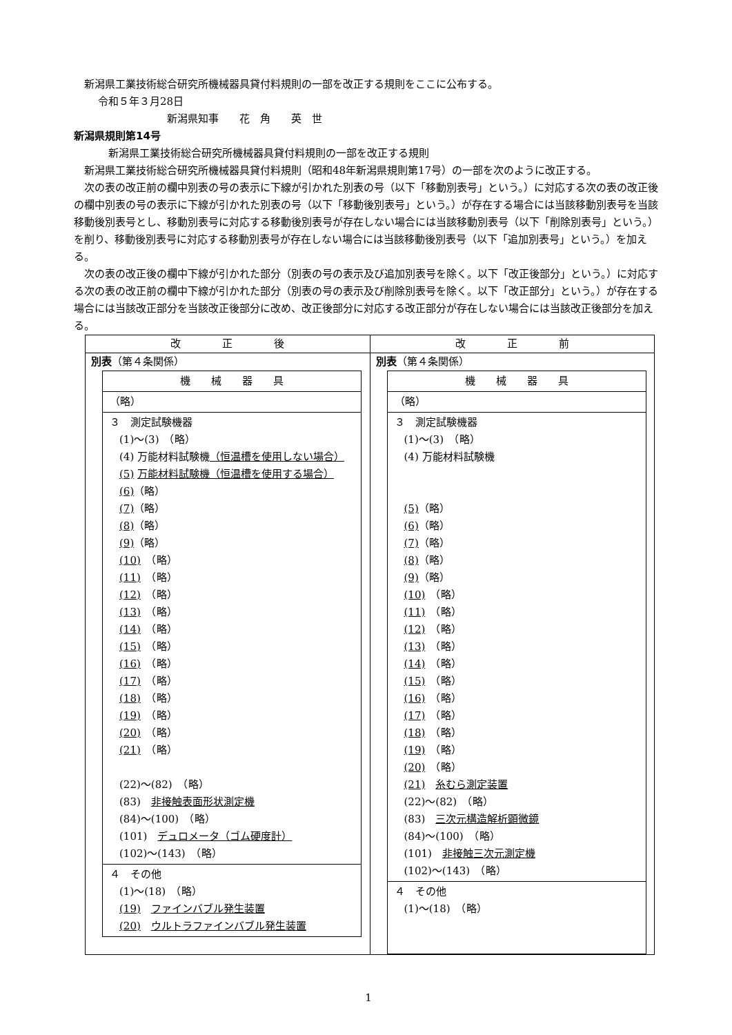新潟県工業技術総合研究所機械器具貸付料規則の一部を改正する規則をここに公布する。
令和５年３月28日
新潟県知事　　花　角　　英　世
新潟県規則第14号
新潟県工業技術総合研究所機械器具貸付料規則の一部を改正する規則
新潟県工業技術総合研究所機械器具貸付料規則（昭和48年新潟県規則第17号）の一部を次のように改正する。
次の表の改正前の欄中別表の号の表示に下線が引かれた別表の号（以下「移動別表号」という。）に対応する次の表の改正後の欄中別表の号の表示に下線が引かれた別表の号（以下「移動後別表号」という。）が存在する場合には当該移動別表号を当該移動後別表号とし、移動別表号に対応する移動後別表号が存在しない場合には当該移動別表号（以下「削除別表号」という。）を削り、移動後別表号に対応する移動別表号が存在しない場合には当該移動後別表号（以下「追加別表号」という。）を加える。
次の表の改正後の欄中下線が引かれた部分（別表の号の表示及び追加別表号を除く。以下「改正後部分」という。）に対応する次の表の改正前の欄中下線が引かれた部分（別表の号の表示及び削除別表号を除く。以下「改正部分」という。）が存在する場合には当該改正部分を当該改正後部分に改め、改正後部分に対応する改正部分が存在しない場合には当該改正後部分を加える。
| 改 正 後 | 改 正 前 |
| --- | --- |
| 別表 （第４条関係） / 機 械 器 具 / / （略） / / ３ 測定試験機器 (1)～(3) （略） (4) 万能材料試験機 （恒温槽を使用しない場合） (5) 万能材料試験機（恒温槽を使用する場合） (6) （略） (7) （略） (8) （略） (9) （略） (10) （略） (11) （略） (12) （略） (13) （略） (14) （略） (15) （略） (16) （略） (17) （略） (18) （略） (19) （略） (20) （略） (21) （略） (22)～(82) （略） (83) 非接触表面形状測定機 (84)～(100) （略） (101) デュロメータ（ゴム硬度計） (102)～(143) （略） / / ４ その他 (1)～(18) （略） (19) ファインバブル発生装置 (20) ウルトラファインバブル発生装置 / | 別表 （第４条関係） / 機 械 器 具 / / （略） / / ３ 測定試験機器 (1)～(3) （略） (4) 万能材料試験機 (5) （略） (6) （略） (7) （略） (8) （略） (9) （略） (10) （略） (11) （略） (12) （略） (13) （略） (14) （略） (15) （略） (16) （略） (17) （略） (18) （略） (19) （略） (20) （略） (21) 糸むら測定装置 (22)～(82) （略） (83) 三次元構造解析顕微鏡 (84)～(100) （略） (101) 非接触三次元測定機 (102)～(143) （略） / / ４ その他 (1)～(18) （略） / |
1